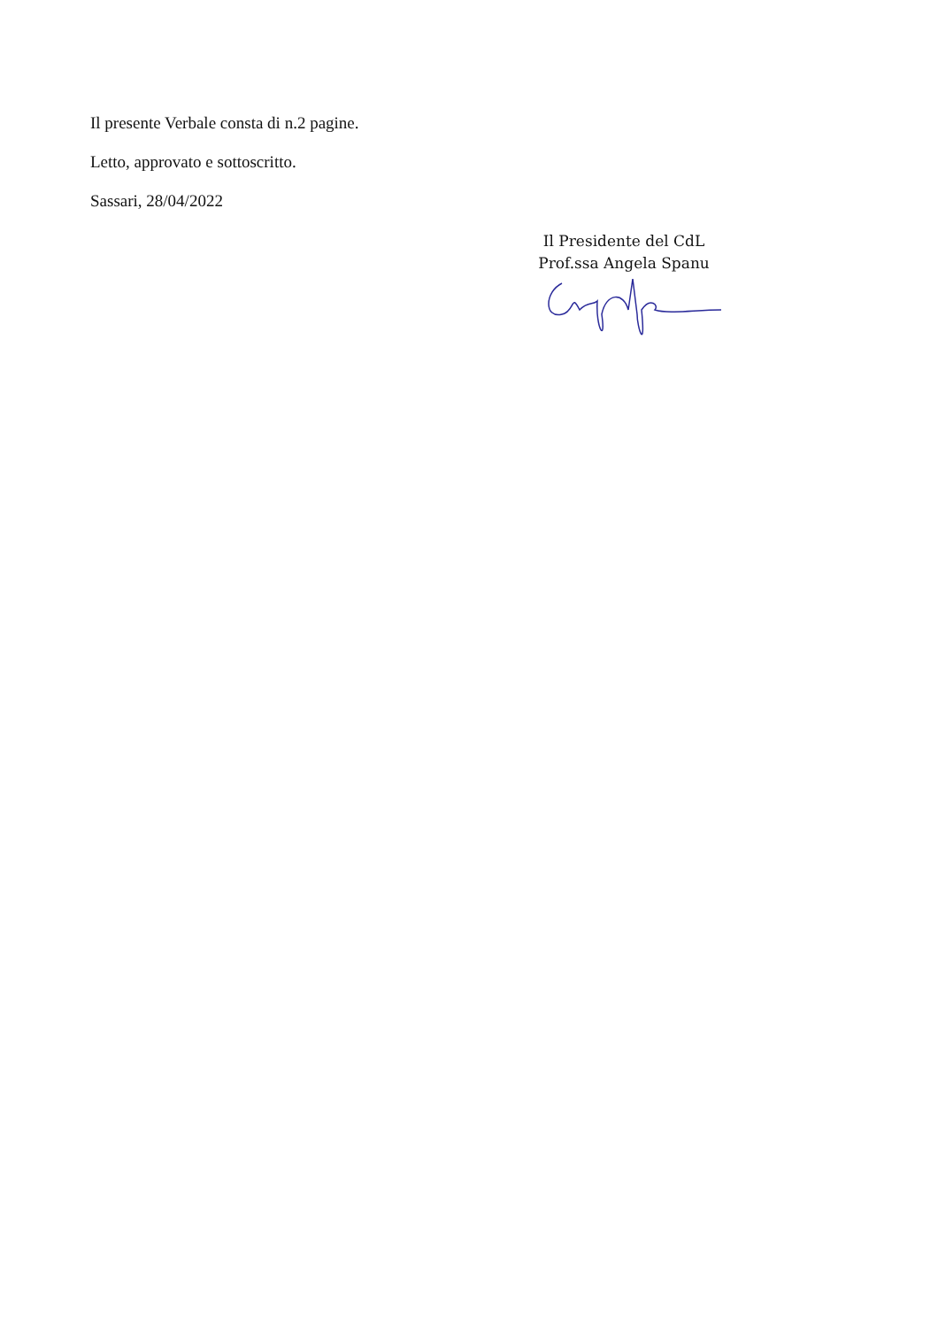Il presente Verbale consta di n.2 pagine.
Letto, approvato e sottoscritto.
Sassari, 28/04/2022
Il Presidente del CdL
Prof.ssa Angela Spanu